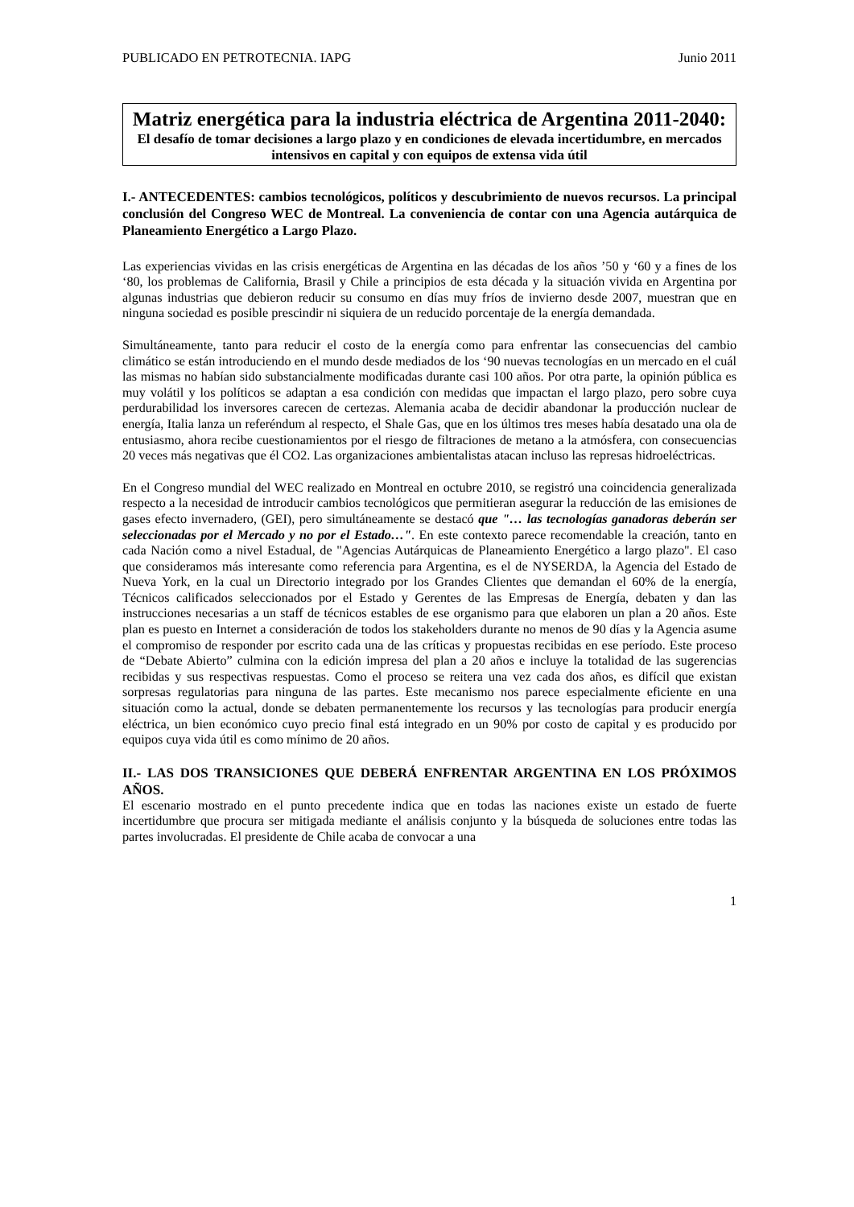PUBLICADO EN PETROTECNIA. IAPG Junio 2011
Matriz energética para la industria eléctrica de Argentina 2011-2040:
El desafío de tomar decisiones a largo plazo y en condiciones de elevada incertidumbre, en mercados intensivos en capital y con equipos de extensa vida útil
I.- ANTECEDENTES: cambios tecnológicos, políticos y descubrimiento de nuevos recursos. La principal conclusión del Congreso WEC de Montreal. La conveniencia de contar con una Agencia autárquica de Planeamiento Energético a Largo Plazo.
Las experiencias vividas en las crisis energéticas de Argentina en las décadas de los años ’50 y ‘60 y a fines de los ‘80, los problemas de California, Brasil y Chile a principios de esta década y la situación vivida en Argentina por algunas industrias que debieron reducir su consumo en días muy fríos de invierno desde 2007, muestran que en ninguna sociedad es posible prescindir ni siquiera de un reducido porcentaje de la energía demandada.
Simultáneamente, tanto para reducir el costo de la energía como para enfrentar las consecuencias del cambio climático se están introduciendo en el mundo desde mediados de los ‘90 nuevas tecnologías en un mercado en el cuál las mismas no habían sido substancialmente modificadas durante casi 100 años. Por otra parte, la opinión pública es muy volátil y los políticos se adaptan a esa condición con medidas que impactan el largo plazo, pero sobre cuya perdurabilidad los inversores carecen de certezas. Alemania acaba de decidir abandonar la producción nuclear de energía, Italia lanza un referéndum al respecto, el Shale Gas, que en los últimos tres meses había desatado una ola de entusiasmo, ahora recibe cuestionamientos por el riesgo de filtraciones de metano a la atmósfera, con consecuencias 20 veces más negativas que él CO2. Las organizaciones ambientalistas atacan incluso las represas hidroeléctricas.
En el Congreso mundial del WEC realizado en Montreal en octubre 2010, se registró una coincidencia generalizada respecto a la necesidad de introducir cambios tecnológicos que permitieran asegurar la reducción de las emisiones de gases efecto invernadero, (GEI), pero simultáneamente se destacó que "… las tecnologías ganadoras deberán ser seleccionadas por el Mercado y no por el Estado…". En este contexto parece recomendable la creación, tanto en cada Nación como a nivel Estadual, de "Agencias Autárquicas de Planeamiento Energético a largo plazo". El caso que consideramos más interesante como referencia para Argentina, es el de NYSERDA, la Agencia del Estado de Nueva York, en la cual un Directorio integrado por los Grandes Clientes que demandan el 60% de la energía, Técnicos calificados seleccionados por el Estado y Gerentes de las Empresas de Energía, debaten y dan las instrucciones necesarias a un staff de técnicos estables de ese organismo para que elaboren un plan a 20 años. Este plan es puesto en Internet a consideración de todos los stakeholders durante no menos de 90 días y la Agencia asume el compromiso de responder por escrito cada una de las críticas y propuestas recibidas en ese período. Este proceso de “Debate Abierto” culmina con la edición impresa del plan a 20 años e incluye la totalidad de las sugerencias recibidas y sus respectivas respuestas. Como el proceso se reitera una vez cada dos años, es difícil que existan sorpresas regulatorias para ninguna de las partes. Este mecanismo nos parece especialmente eficiente en una situación como la actual, donde se debaten permanentemente los recursos y las tecnologías para producir energía eléctrica, un bien económico cuyo precio final está integrado en un 90% por costo de capital y es producido por equipos cuya vida útil es como mínimo de 20 años.
II.- LAS DOS TRANSICIONES QUE DEBERÁ ENFRENTAR ARGENTINA EN LOS PRÓXIMOS AÑOS.
El escenario mostrado en el punto precedente indica que en todas las naciones existe un estado de fuerte incertidumbre que procura ser mitigada mediante el análisis conjunto y la búsqueda de soluciones entre todas las partes involucradas. El presidente de Chile acaba de convocar a una
1